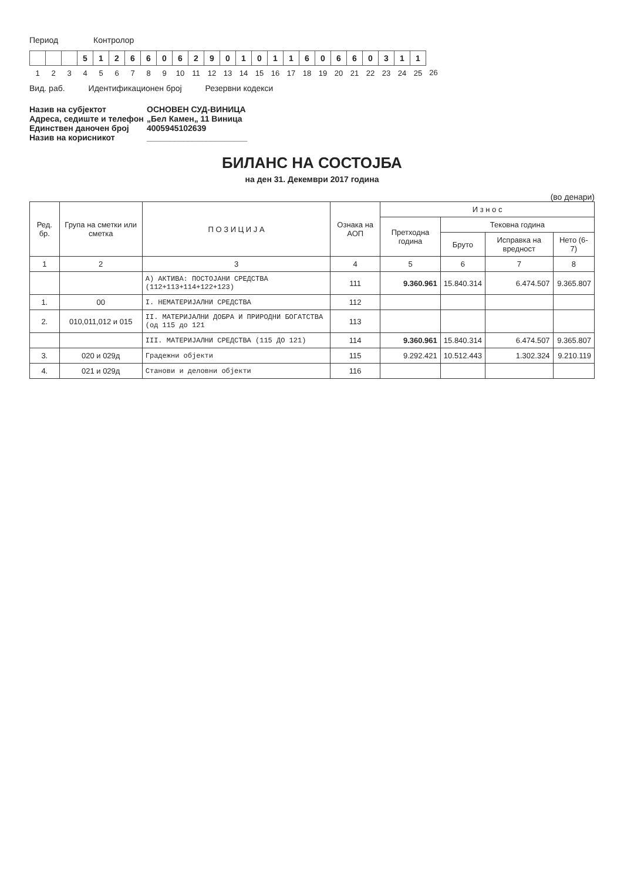Период Контролор
| | | | 5 | 1 | 2 | 6 | 6 | 0 | 6 | 2 | 9 | 0 | 1 | 0 | 1 | 1 | 6 | 0 | 6 | 6 | 0 | 3 | 1 | 1 | |
| 1 | 2 | 3 | 4 | 5 | 6 | 7 | 8 | 9 | 10 | 11 | 12 | 13 | 14 | 15 | 16 | 17 | 18 | 19 | 20 | 21 | 22 | 23 | 24 | 25 | 26 |
Вид. раб. Идентификационен број Резервни кодекси
Назив на субјектот ОСНОВЕН СУД-ВИНИЦА Адреса, седиште и телефон „Бел Камен„ 11 Виница Единствен даночен број 4005945102639 Назив на корисникот ______________________
БИЛАНС НА СОСТОЈБА
на ден 31. Декември 2017 година
(во денари)
| Ред. бр. | Група на сметки или сметка | П О З И Ц И Ј А | Ознака на АОП | И з н о с | | | |
| --- | --- | --- | --- | --- | --- | --- | --- |
| | | | | Претходна година | Тековна година | | |
| | | | | | Бруто | Исправка на вредност | Нето (6-7) |
| 1 | 2 | 3 | 4 | 5 | 6 | 7 | 8 |
| | | А) АКТИВА: ПОСТОЈАНИ СРЕДСТВА (112+113+114+122+123) | 111 | 9.360.961 | 15.840.314 | 6.474.507 | 9.365.807 |
| 1. | 00 | I. НЕМАТЕРИЈАЛНИ СРЕДСТВА | 112 | | | | |
| 2. | 010,011,012 и 015 | II. МАТЕРИЈАЛНИ ДОБРА И ПРИРОДНИ БОГАТСТВА (од 115 до 121 | 113 | | | | |
| | | III. МАТЕРИЈАЛНИ СРЕДСТВА (115 ДО 121) | 114 | 9.360.961 | 15.840.314 | 6.474.507 | 9.365.807 |
| 3. | 020 и 029д | Градежни објекти | 115 | 9.292.421 | 10.512.443 | 1.302.324 | 9.210.119 |
| 4. | 021 и 029д | Станови и деловни објекти | 116 | | | | |